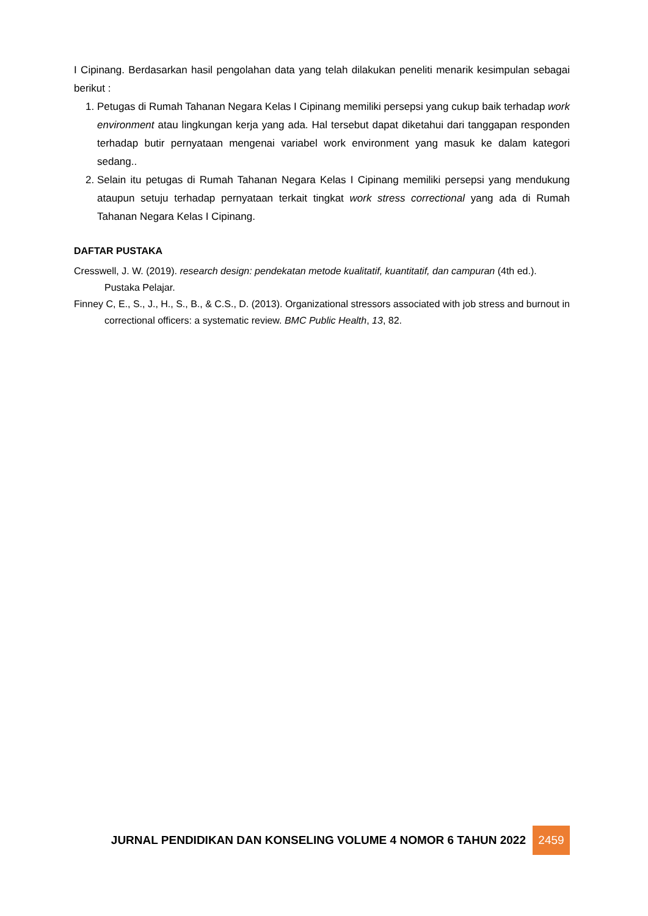I Cipinang. Berdasarkan hasil pengolahan data yang telah dilakukan peneliti menarik kesimpulan sebagai berikut :
1. Petugas di Rumah Tahanan Negara Kelas I Cipinang memiliki persepsi yang cukup baik terhadap work environment atau lingkungan kerja yang ada. Hal tersebut dapat diketahui dari tanggapan responden terhadap butir pernyataan mengenai variabel work environment yang masuk ke dalam kategori sedang..
2. Selain itu petugas di Rumah Tahanan Negara Kelas I Cipinang memiliki persepsi yang mendukung ataupun setuju terhadap pernyataan terkait tingkat work stress correctional yang ada di Rumah Tahanan Negara Kelas I Cipinang.
DAFTAR PUSTAKA
Cresswell, J. W. (2019). research design: pendekatan metode kualitatif, kuantitatif, dan campuran (4th ed.). Pustaka Pelajar.
Finney C, E., S., J., H., S., B., & C.S., D. (2013). Organizational stressors associated with job stress and burnout in correctional officers: a systematic review. BMC Public Health, 13, 82.
JURNAL PENDIDIKAN DAN KONSELING VOLUME 4 NOMOR 6 TAHUN 2022 2459